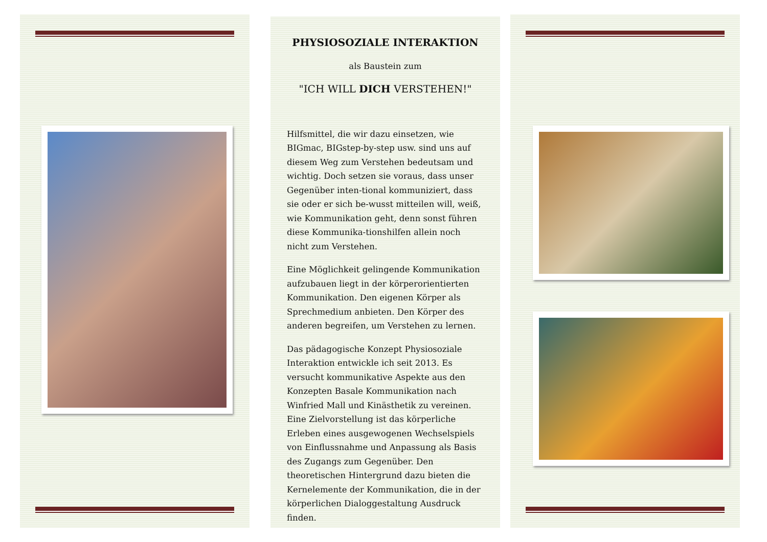PHYSIOSOZIALE INTERAKTION
als Baustein zum
"ICH WILL DICH VERSTEHEN!"
Hilfsmittel, die wir dazu einsetzen, wie BIGmac, BIGstep-by-step usw. sind uns auf diesem Weg zum Verstehen bedeutsam und wichtig. Doch setzen sie voraus, dass unser Gegenüber inten-tional kommuniziert, dass sie oder er sich be-wusst mitteilen will, weiß, wie Kommunikation geht, denn sonst führen diese Kommunika-tionshilfen allein noch nicht zum Verstehen.
Eine Möglichkeit gelingende Kommunikation aufzubauen liegt in der körperorientierten Kommunikation. Den eigenen Körper als Sprechmedium anbieten. Den Körper des anderen begreifen, um Verstehen zu lernen.
Das pädagogische Konzept Physiosoziale Interaktion entwickle ich seit 2013. Es versucht kommunikative Aspekte aus den Konzepten Basale Kommunikation nach Winfried Mall und Kinästhetik zu vereinen. Eine Zielvorstellung ist das körperliche Erleben eines ausgewogenen Wechselspiels von Einflussnahme und Anpassung als Basis des Zugangs zum Gegenüber. Den theoretischen Hintergrund dazu bieten die Kernelemente der Kommunikation, die in der körperlichen Dialoggestaltung Ausdruck finden.